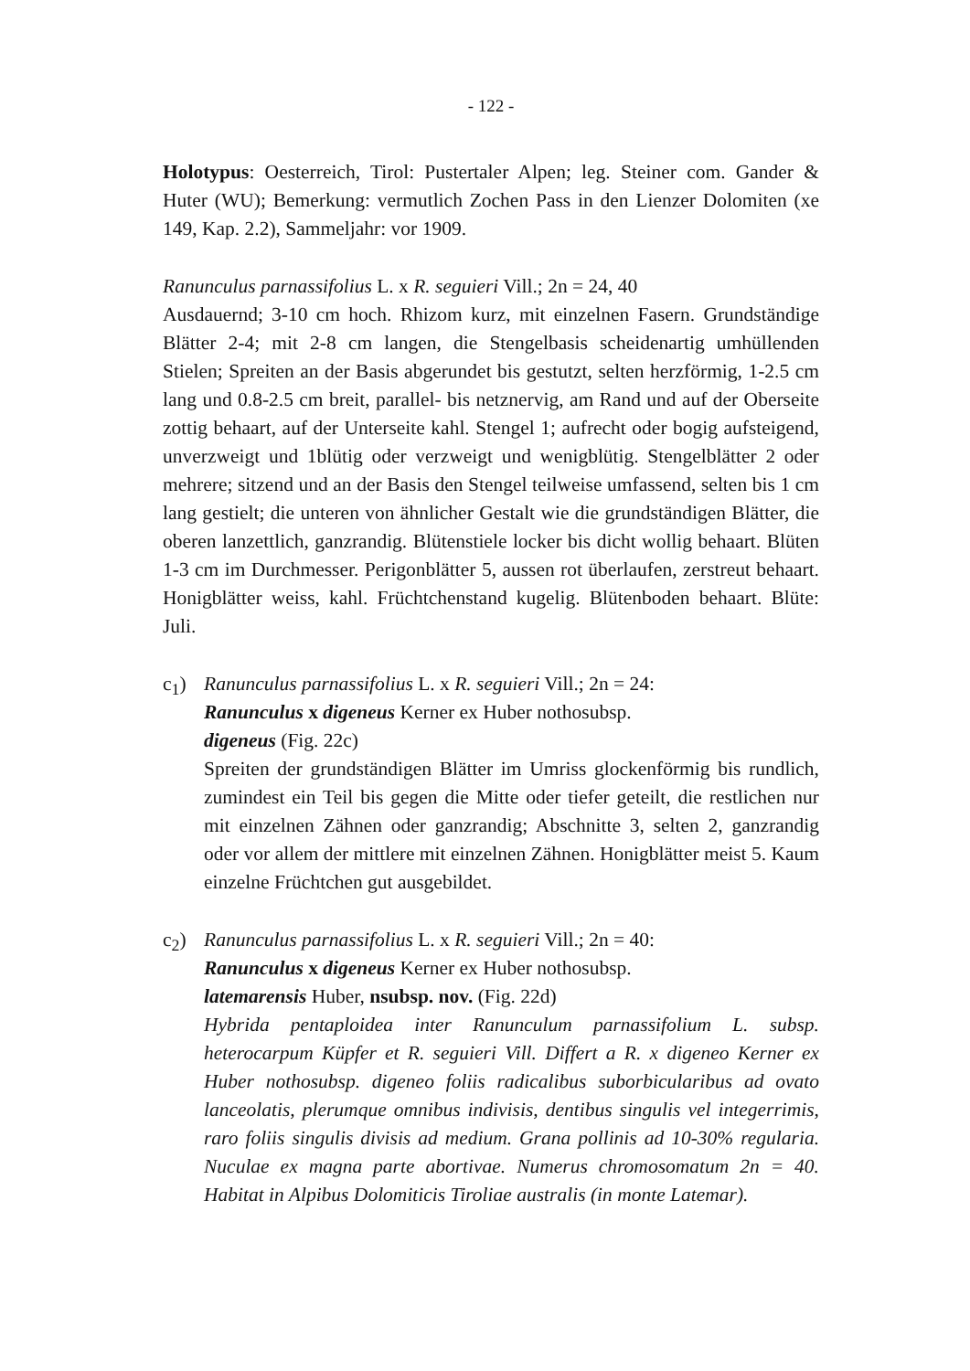- 122 -
Holotypus: Oesterreich, Tirol: Pustertaler Alpen; leg. Steiner com. Gander & Huter (WU); Bemerkung: vermutlich Zochen Pass in den Lienzer Dolomiten (xe 149, Kap. 2.2), Sammeljahr: vor 1909.
Ranunculus parnassifolius L. x R. seguieri Vill.; 2n = 24, 40
Ausdauernd; 3-10 cm hoch. Rhizom kurz, mit einzelnen Fasern. Grundständige Blätter 2-4; mit 2-8 cm langen, die Stengelbasis scheidenartig umhüllenden Stielen; Spreiten an der Basis abgerundet bis gestutzt, selten herzförmig, 1-2.5 cm lang und 0.8-2.5 cm breit, parallel- bis netznervig, am Rand und auf der Oberseite zottig behaart, auf der Unterseite kahl. Stengel 1; aufrecht oder bogig aufsteigend, unverzweigt und 1blütig oder verzweigt und wenigblütig. Stengelblätter 2 oder mehrere; sitzend und an der Basis den Stengel teilweise umfassend, selten bis 1 cm lang gestielt; die unteren von ähnlicher Gestalt wie die grundständigen Blätter, die oberen lanzettlich, ganzrandig. Blütenstiele locker bis dicht wollig behaart. Blüten 1-3 cm im Durchmesser. Perigonblätter 5, aussen rot überlaufen, zerstreut behaart. Honigblätter weiss, kahl. Früchtchenstand kugelig. Blütenboden behaart. Blüte: Juli.
c<sub>1</sub>) Ranunculus parnassifolius L. x R. seguieri Vill.; 2n = 24:
Ranunculus x digeneus Kerner ex Huber nothosubsp.
digeneus (Fig. 22c)
Spreiten der grundständigen Blätter im Umriss glockenförmig bis rundlich, zumindest ein Teil bis gegen die Mitte oder tiefer geteilt, die restlichen nur mit einzelnen Zähnen oder ganzrandig; Abschnitte 3, selten 2, ganzrandig oder vor allem der mittlere mit einzelnen Zähnen. Honigblätter meist 5. Kaum einzelne Früchtchen gut ausgebildet.
c<sub>2</sub>) Ranunculus parnassifolius L. x R. seguieri Vill.; 2n = 40:
Ranunculus x digeneus Kerner ex Huber nothosubsp.
latemarensis Huber, nsubsp. nov. (Fig. 22d)
Hybrida pentaploidea inter Ranunculum parnassifolium L. subsp. heterocarpum Küpfer et R. seguieri Vill. Differt a R. x digeneo Kerner ex Huber nothosubsp. digeneo foliis radicalibus suborbicularibus ad ovato lanceolatis, plerumque omnibus indivisis, dentibus singulis vel integerrimis, raro foliis singulis divisis ad medium. Grana pollinis ad 10-30% regularia. Nuculae ex magna parte abortivae. Numerus chromosomatum 2n = 40. Habitat in Alpibus Dolomiticis Tiroliae australis (in monte Latemar).